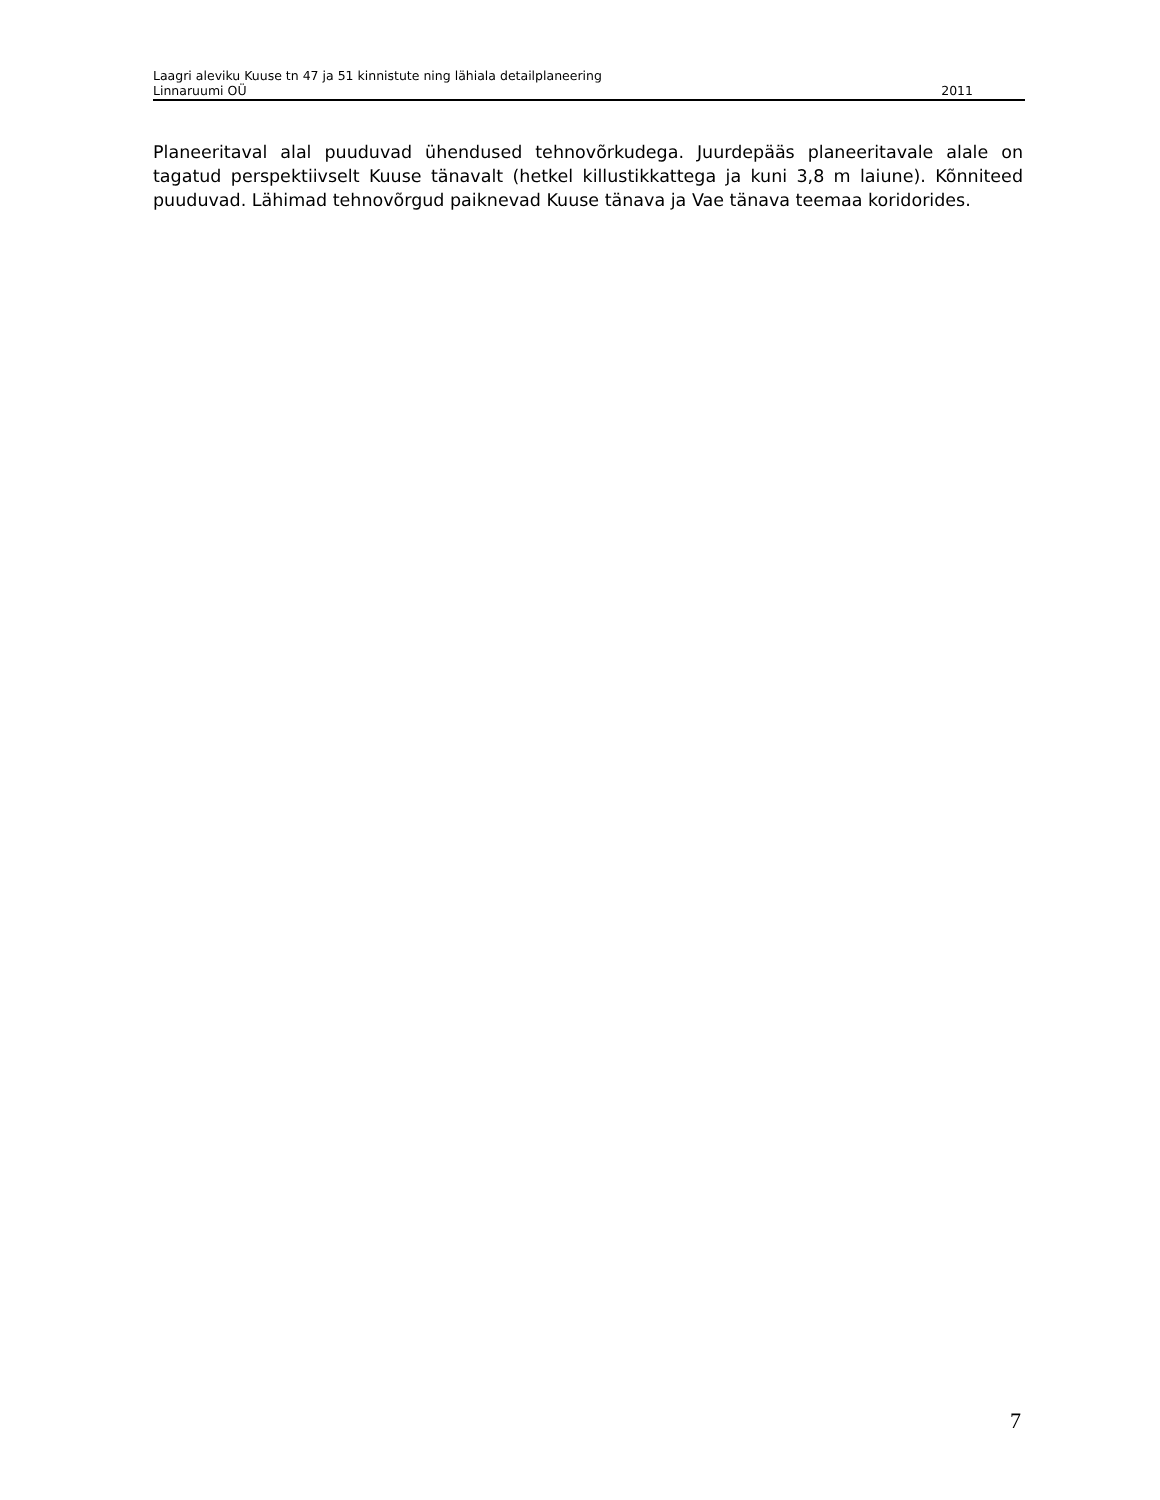Laagri aleviku Kuuse tn 47 ja 51 kinnistute ning lähiala detailplaneering
Linnaruumi OÜ 2011
Planeeritaval alal puuduvad ühendused tehnovõrkudega. Juurdepääs planeeritavale alale on tagatud perspektiivselt Kuuse tänavalt (hetkel killustikkattega ja kuni 3,8 m laiune). Kõnniteed puuduvad. Lähimad tehnovõrgud paiknevad Kuuse tänava ja Vae tänava teemaa koridorides.
7